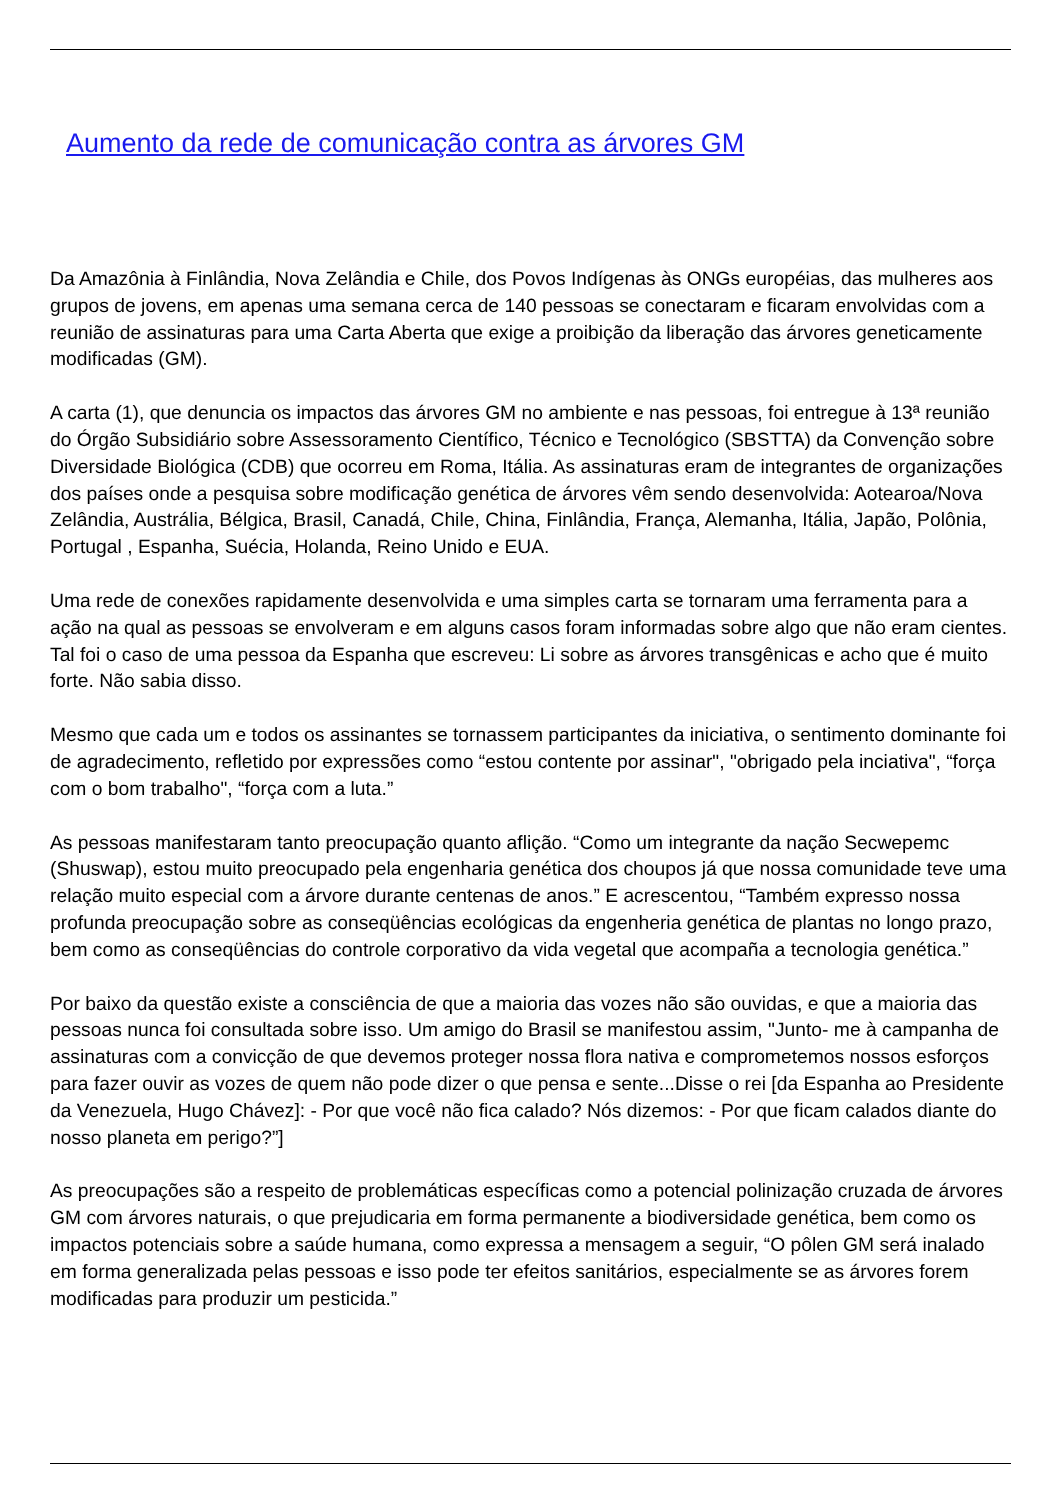Aumento da rede de comunicação contra as árvores GM
Da Amazônia à Finlândia, Nova Zelândia e Chile, dos Povos Indígenas às ONGs européias, das mulheres aos grupos de jovens, em apenas uma semana cerca de 140 pessoas se conectaram e ficaram envolvidas com a reunião de assinaturas para uma Carta Aberta que exige a proibição da liberação das árvores geneticamente modificadas (GM).
A carta (1), que denuncia os impactos das árvores GM no ambiente e nas pessoas, foi entregue à 13ª reunião do Órgão Subsidiário sobre Assessoramento Científico, Técnico e Tecnológico (SBSTTA) da Convenção sobre Diversidade Biológica (CDB) que ocorreu em Roma, Itália. As assinaturas eram de integrantes de organizações dos países onde a pesquisa sobre modificação genética de árvores vêm sendo desenvolvida: Aotearoa/Nova Zelândia, Austrália, Bélgica, Brasil, Canadá, Chile, China, Finlândia, França, Alemanha, Itália, Japão, Polônia, Portugal , Espanha, Suécia, Holanda, Reino Unido e EUA.
Uma rede de conexões rapidamente desenvolvida e uma simples carta se tornaram uma ferramenta para a ação na qual as pessoas se envolveram e em alguns casos foram informadas sobre algo que não eram cientes. Tal foi o caso de uma pessoa da Espanha que escreveu: Li sobre as árvores transgênicas e acho que é muito forte. Não sabia disso.
Mesmo que cada um e todos os assinantes se tornassem participantes da iniciativa, o sentimento dominante foi de agradecimento, refletido por expressões como “estou contente por assinar", "obrigado pela inciativa", “força com o bom trabalho", “força com a luta.”
As pessoas manifestaram tanto preocupação quanto aflição. “Como um integrante da nação Secwepemc (Shuswap), estou muito preocupado pela engenharia genética dos choupos já que nossa comunidade teve uma relação muito especial com a árvore durante centenas de anos.” E acrescentou, “Também expresso nossa profunda preocupação sobre as conseqüências ecológicas da engenheria genética de plantas no longo prazo, bem como as conseqüências do controle corporativo da vida vegetal que acompaña a tecnologia genética.”
Por baixo da questão existe a consciência de que a maioria das vozes não são ouvidas, e que a maioria das pessoas nunca foi consultada sobre isso. Um amigo do Brasil se manifestou assim, "Junto- me à campanha de assinaturas com a convicção de que devemos proteger nossa flora nativa e comprometemos nossos esforços para fazer ouvir as vozes de quem não pode dizer o que pensa e sente...Disse o rei [da Espanha ao Presidente da Venezuela, Hugo Chávez]: - Por que você não fica calado? Nós dizemos: - Por que ficam calados diante do nosso planeta em perigo?”]
As preocupações são a respeito de problemáticas específicas como a potencial polinização cruzada de árvores GM com árvores naturais, o que prejudicaria em forma permanente a biodiversidade genética, bem como os impactos potenciais sobre a saúde humana, como expressa a mensagem a seguir, “O pôlen GM será inalado em forma generalizada pelas pessoas e isso pode ter efeitos sanitários, especialmente se as árvores forem modificadas para produzir um pesticida.”